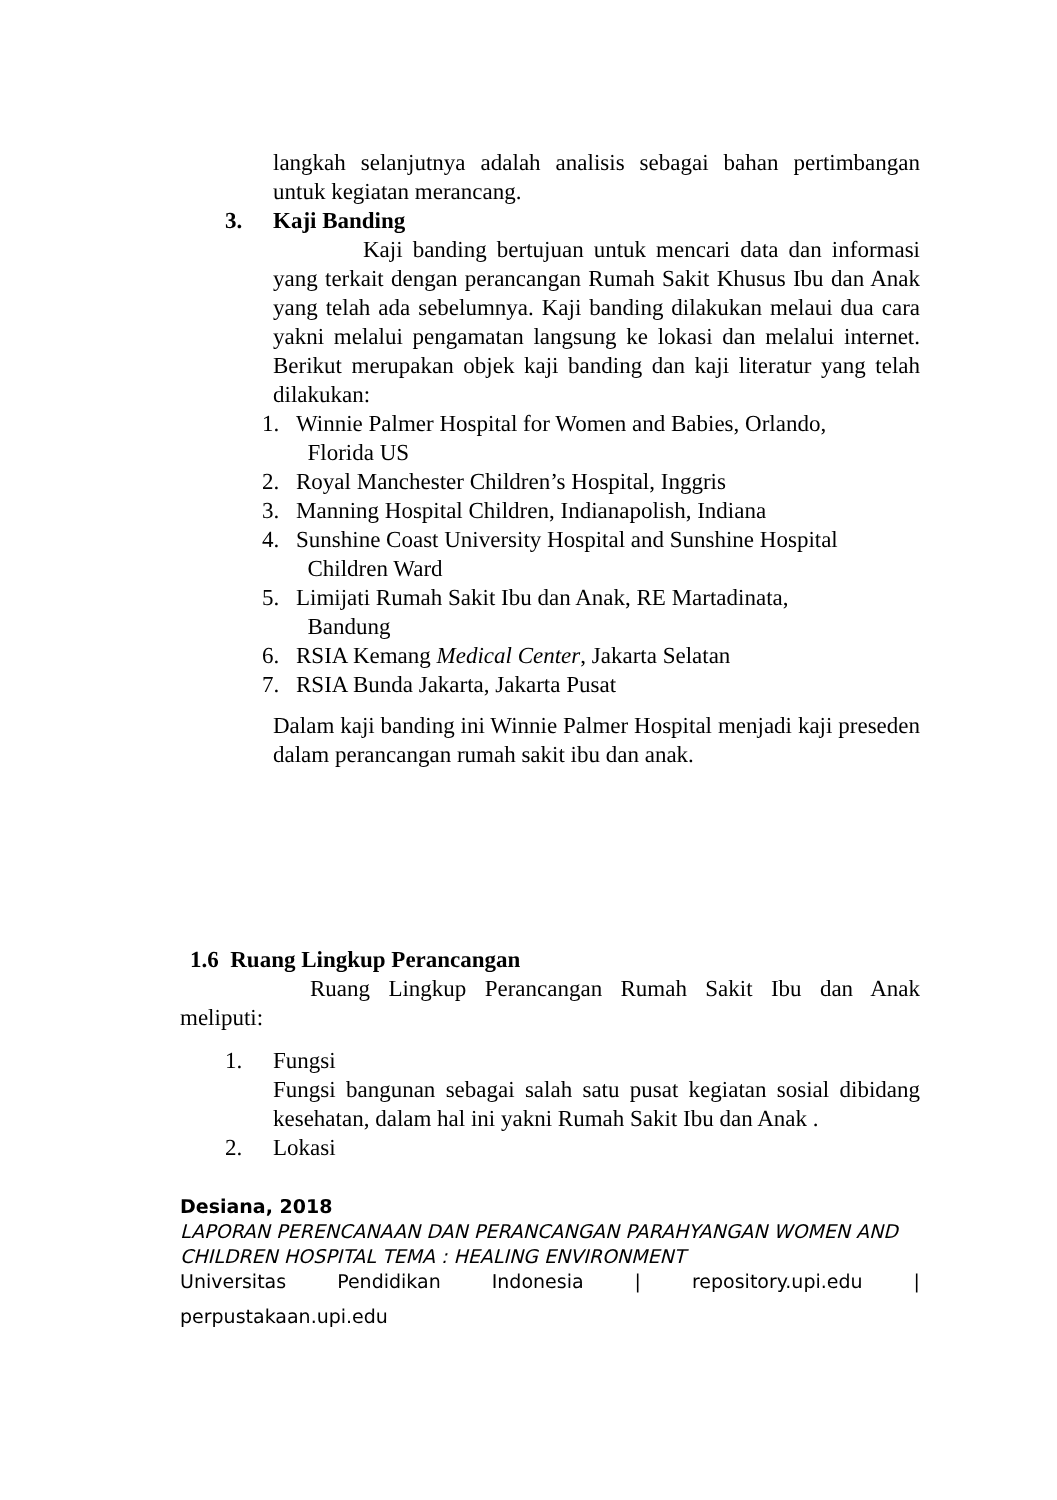langkah selanjutnya adalah analisis sebagai bahan pertimbangan untuk kegiatan merancang.
3. Kaji Banding
Kaji banding bertujuan untuk mencari data dan informasi yang terkait dengan perancangan Rumah Sakit Khusus Ibu dan Anak yang telah ada sebelumnya. Kaji banding dilakukan melaui dua cara yakni melalui pengamatan langsung ke lokasi dan melalui internet. Berikut merupakan objek kaji banding dan kaji literatur yang telah dilakukan:
1. Winnie Palmer Hospital for Women and Babies, Orlando,
Florida US
2. Royal Manchester Children’s Hospital, Inggris
3. Manning Hospital Children, Indianapolish, Indiana
4. Sunshine Coast University Hospital and Sunshine Hospital
Children Ward
5. Limijati Rumah Sakit Ibu dan Anak, RE Martadinata,
Bandung
6. RSIA Kemang Medical Center, Jakarta Selatan
7. RSIA Bunda Jakarta, Jakarta Pusat
Dalam kaji banding ini Winnie Palmer Hospital menjadi kaji preseden dalam perancangan rumah sakit ibu dan anak.
1.6 Ruang Lingkup Perancangan
Ruang Lingkup Perancangan Rumah Sakit Ibu dan Anak meliputi:
1. Fungsi
Fungsi bangunan sebagai salah satu pusat kegiatan sosial dibidang kesehatan, dalam hal ini yakni Rumah Sakit Ibu dan Anak .
2. Lokasi
Desiana, 2018
LAPORAN PERENCANAAN DAN PERANCANGAN PARAHYANGAN WOMEN AND CHILDREN HOSPITAL TEMA : HEALING ENVIRONMENT
Universitas Pendidikan Indonesia | repository.upi.edu |
perpustakaan.upi.edu